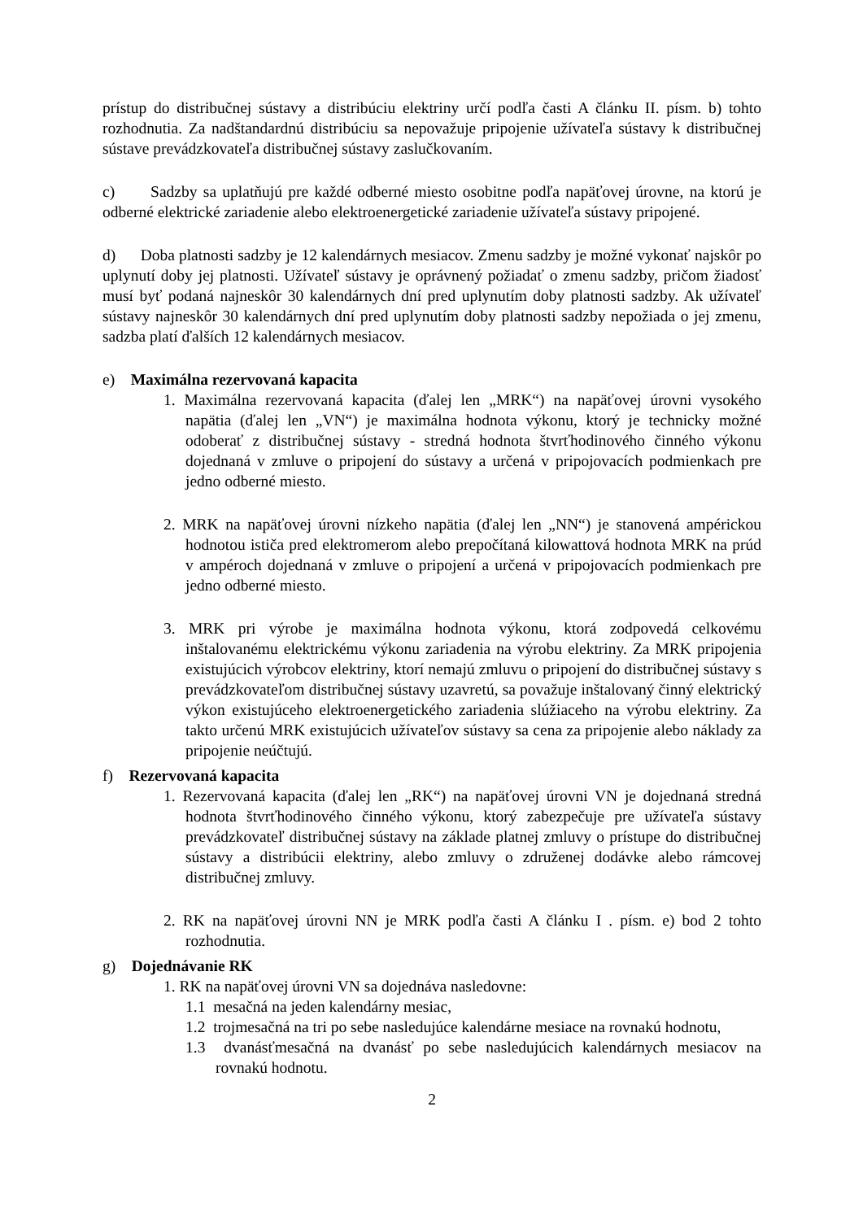prístup do distribučnej sústavy a distribúciu elektriny určí podľa časti A článku II. písm. b) tohto rozhodnutia. Za nadštandardnú distribúciu sa nepovažuje pripojenie užívateľa sústavy k distribučnej sústave prevádzkovateľa distribučnej sústavy zaslučkovaním.
c) Sadzby sa uplatňujú pre každé odberné miesto osobitne podľa napäťovej úrovne, na ktorú je odberné elektrické zariadenie alebo elektroenergetické zariadenie užívateľa sústavy pripojené.
d) Doba platnosti sadzby je 12 kalendárnych mesiacov. Zmenu sadzby je možné vykonať najskôr po uplynutí doby jej platnosti. Užívateľ sústavy je oprávnený požiadať o zmenu sadzby, pričom žiadosť musí byť podaná najneskôr 30 kalendárnych dní pred uplynutím doby platnosti sadzby. Ak užívateľ sústavy najneskôr 30 kalendárnych dní pred uplynutím doby platnosti sadzby nepožiada o jej zmenu, sadzba platí ďalších 12 kalendárnych mesiacov.
e) Maximálna rezervovaná kapacita
1. Maximálna rezervovaná kapacita (ďalej len „MRK“) na napäťovej úrovni vysokého napätia (ďalej len „VN“) je maximálna hodnota výkonu, ktorý je technicky možné odoberať z distribučnej sústavy - stredná hodnota štvrťhodinového činného výkonu dojednaná v zmluve o pripojení do sústavy a určená v pripojovacích podmienkach pre jedno odberné miesto.
2. MRK na napäťovej úrovni nízkeho napätia (ďalej len „NN“) je stanovená ampérickou hodnotou ističa pred elektromerom alebo prepočítaná kilowattová hodnota MRK na prúd v ampéroch dojednaná v zmluve o pripojení a určená v pripojovacích podmienkach pre jedno odberné miesto.
3. MRK pri výrobe je maximálna hodnota výkonu, ktorá zodpovedá celkovému inštalovanému elektrickému výkonu zariadenia na výrobu elektriny. Za MRK pripojenia existujúcich výrobcov elektriny, ktorí nemajú zmluvu o pripojení do distribučnej sústavy s prevádzkovateľom distribučnej sústavy uzavretú, sa považuje inštalovaný činný elektrický výkon existujúceho elektroenergetického zariadenia slúžiaceho na výrobu elektriny. Za takto určenú MRK existujúcich užívateľov sústavy sa cena za pripojenie alebo náklady za pripojenie neúčtujú.
f) Rezervovaná kapacita
1. Rezervovaná kapacita (ďalej len „RK“) na napäťovej úrovni VN je dojednaná stredná hodnota štvrťhodinového činného výkonu, ktorý zabezpečuje pre užívateľa sústavy prevádzkovateľ distribučnej sústavy na základe platnej zmluvy o prístupe do distribučnej sústavy a distribúcii elektriny, alebo zmluvy o združenej dodávke alebo rámcovej distribučnej zmluvy.
2. RK na napäťovej úrovni NN je MRK podľa časti A článku I . písm. e) bod 2 tohto rozhodnutia.
g) Dojednávanie RK
1. RK na napäťovej úrovni VN sa dojednáva nasledovne:
1.1 mesačná na jeden kalendárny mesiac,
1.2 trojmesačná na tri po sebe nasledujúce kalendárne mesiace na rovnakú hodnotu,
1.3 dvanásťmesačná na dvanásť po sebe nasledujúcich kalendárnych mesiacov na rovnakú hodnotu.
2